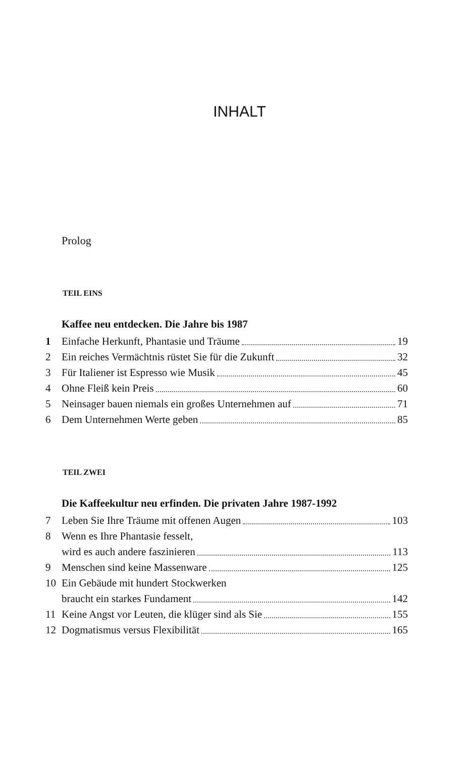INHALT
Prolog
TEIL EINS
Kaffee neu entdecken. Die Jahre bis 1987
1 Einfache Herkunft, Phantasie und Träume 19
2 Ein reiches Vermächtnis rüstet Sie für die Zukunft 32
3 Für Italiener ist Espresso wie Musik 45
4 Ohne Fleiß kein Preis 60
5 Neinsager bauen niemals ein großes Unternehmen auf 71
6 Dem Unternehmen Werte geben 85
TEIL ZWEI
Die Kaffeekultur neu erfinden. Die privaten Jahre 1987-1992
7 Leben Sie Ihre Träume mit offenen Augen 103
8 Wenn es Ihre Phantasie fesselt,
wird es auch andere faszinieren 113
9 Menschen sind keine Massenware 125
10 Ein Gebäude mit hundert Stockwerken
braucht ein starkes Fundament 142
11 Keine Angst vor Leuten, die klüger sind als Sie 155
12 Dogmatismus versus Flexibilität 165